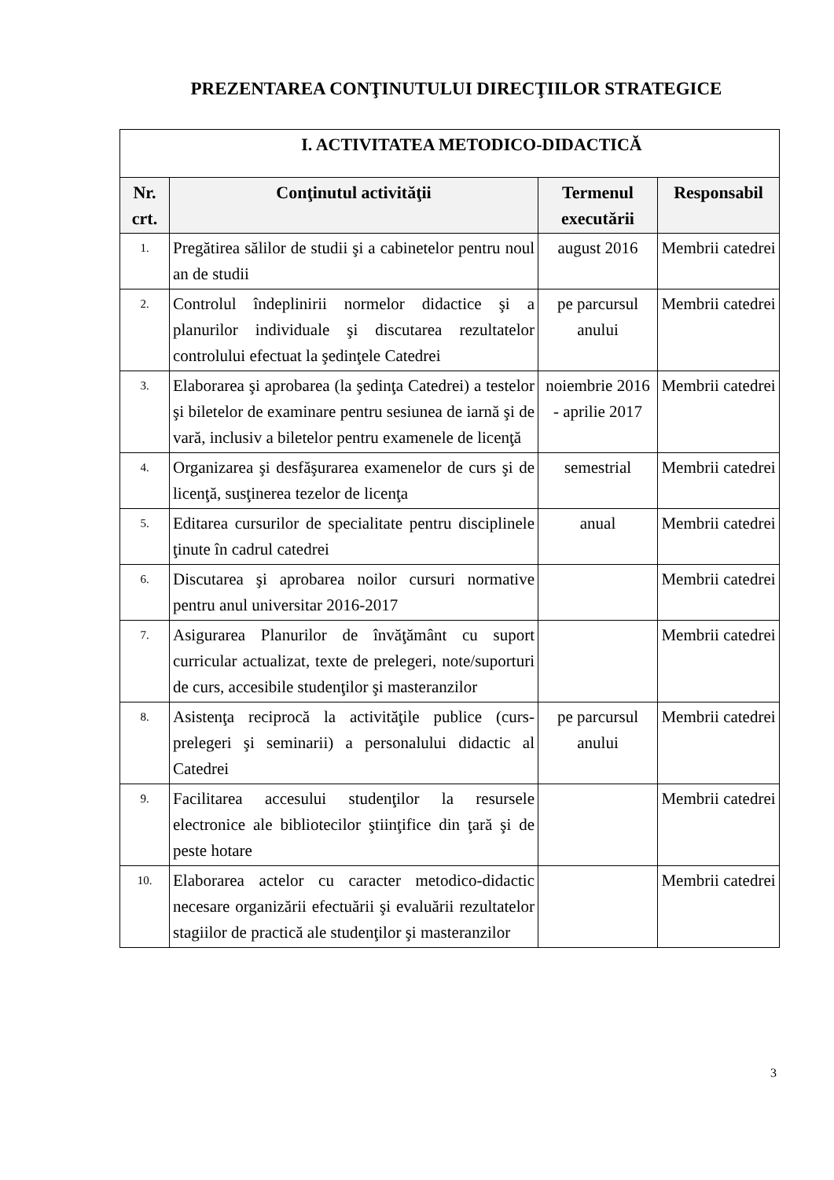PREZENTAREA CONŢINUTULUI DIRECŢIILOR STRATEGICE
| I. ACTIVITATEA METODICO-DIDACTICĂ | | | |
| --- | --- | --- | --- |
| Nr. crt. | Conţinutul activităţii | Termenul executării | Responsabil |
| 1. | Pregătirea sălilor de studii şi a cabinetelor pentru noul an de studii | august 2016 | Membrii catedrei |
| 2. | Controlul îndeplinirii normelor didactice şi a planurilor individuale şi discutarea rezultatelor controlului efectuat la şedinţele Catedrei | pe parcursul anului | Membrii catedrei |
| 3. | Elaborarea şi aprobarea (la şedinţa Catedrei) a testelor şi biletelor de examinare pentru sesiunea de iarnă şi de vară, inclusiv a biletelor pentru examenele de licenţă | noiembrie 2016 - aprilie 2017 | Membrii catedrei |
| 4. | Organizarea şi desfăşurarea examenelor de curs şi de licenţă, susţinerea tezelor de licenţa | semestrial | Membrii catedrei |
| 5. | Editarea cursurilor de specialitate pentru disciplinele ţinute în cadrul catedrei | anual | Membrii catedrei |
| 6. | Discutarea şi aprobarea noilor cursuri normative pentru anul universitar 2016-2017 | | Membrii catedrei |
| 7. | Asigurarea Planurilor de învăţământ cu suport curricular actualizat, texte de prelegeri, note/suporturi de curs, accesibile studenţilor şi masteranzilor | | Membrii catedrei |
| 8. | Asistenţa reciprocă la activităţile publice (curs-prelegeri şi seminarii) a personalului didactic al Catedrei | pe parcursul anului | Membrii catedrei |
| 9. | Facilitarea accesului studenţilor la resursele electronice ale bibliotecilor ştiinţifice din ţară şi de peste hotare | | Membrii catedrei |
| 10. | Elaborarea actelor cu caracter metodico-didactic necesare organizării efectuării şi evaluării rezultatelor stagiilor de practică ale studenţilor şi masteranzilor | | Membrii catedrei |
3